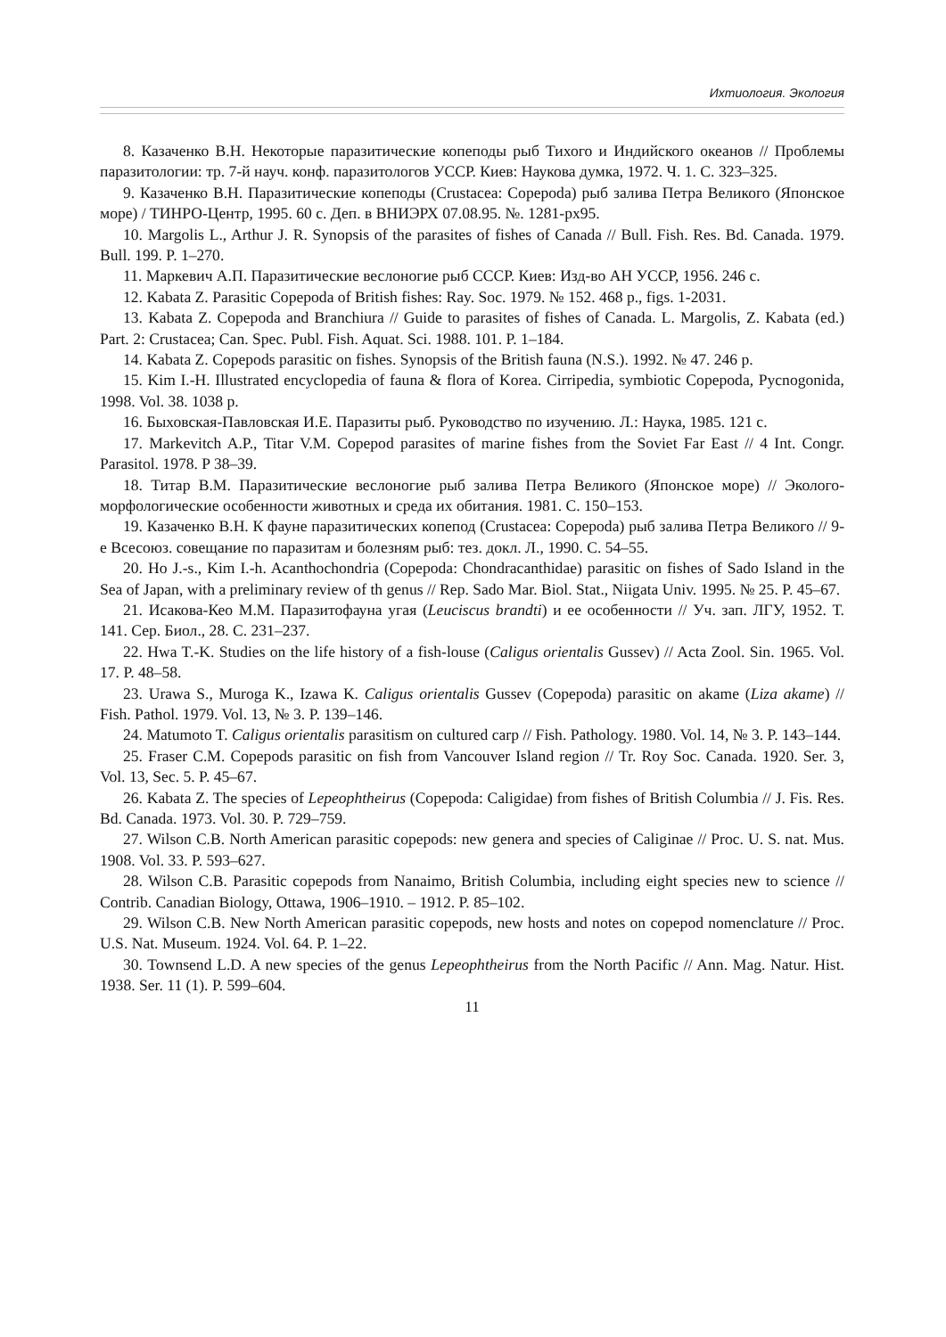Ихтиология. Экология
8. Казаченко В.Н. Некоторые паразитические копеподы рыб Тихого и Индийского океанов // Проблемы паразитологии: тр. 7-й науч. конф. паразитологов УССР. Киев: Наукова думка, 1972. Ч. 1. С. 323–325.
9. Казаченко В.Н. Паразитические копеподы (Crustacea: Copepoda) рыб залива Петра Великого (Японское море) / ТИНРО-Центр, 1995. 60 с. Деп. в ВНИЭРХ 07.08.95. №. 1281-рх95.
10. Margolis L., Arthur J. R. Synopsis of the parasites of fishes of Canada // Bull. Fish. Res. Bd. Canada. 1979. Bull. 199. P. 1–270.
11. Маркевич А.П. Паразитические веслоногие рыб СССР. Киев: Изд-во АН УССР, 1956. 246 с.
12. Kabata Z. Parasitic Copepoda of British fishes: Ray. Soc. 1979. № 152. 468 p., figs. 1-2031.
13. Kabata Z. Copepoda and Branchiura // Guide to parasites of fishes of Canada. L. Margolis, Z. Kabata (ed.) Part. 2: Crustacea; Can. Spec. Publ. Fish. Aquat. Sci. 1988. 101. P. 1–184.
14. Kabata Z. Copepods parasitic on fishes. Synopsis of the British fauna (N.S.). 1992. № 47. 246 p.
15. Kim I.-H. Illustrated encyclopedia of fauna & flora of Korea. Cirripedia, symbiotic Copepoda, Pycnogonida, 1998. Vol. 38. 1038 p.
16. Быховская-Павловская И.Е. Паразиты рыб. Руководство по изучению. Л.: Наука, 1985. 121 с.
17. Markevitch A.P., Titar V.M. Copepod parasites of marine fishes from the Soviet Far East // 4 Int. Congr. Parasitol. 1978. P 38–39.
18. Титар В.М. Паразитические веслоногие рыб залива Петра Великого (Японское море) // Эколого-морфологические особенности животных и среда их обитания. 1981. С. 150–153.
19. Казаченко В.Н. К фауне паразитических копепод (Crustacea: Copepoda) рыб залива Петра Великого // 9-е Всесоюз. совещание по паразитам и болезням рыб: тез. докл. Л., 1990. С. 54–55.
20. Ho J.-s., Kim I.-h. Acanthochondria (Copepoda: Chondracanthidae) parasitic on fishes of Sado Island in the Sea of Japan, with a preliminary review of th genus // Rep. Sado Mar. Biol. Stat., Niigata Univ. 1995. № 25. P. 45–67.
21. Исакова-Кео М.М. Паразитофауна угая (Leuciscus brandti) и ее особенности // Уч. зап. ЛГУ, 1952. Т. 141. Сер. Биол., 28. С. 231–237.
22. Hwa T.-K. Studies on the life history of a fish-louse (Caligus orientalis Gussev) // Acta Zool. Sin. 1965. Vol. 17. P. 48–58.
23. Urawa S., Muroga K., Izawa K. Caligus orientalis Gussev (Copepoda) parasitic on akame (Liza akame) // Fish. Pathol. 1979. Vol. 13, № 3. P. 139–146.
24. Matumoto T. Caligus orientalis parasitism on cultured carp // Fish. Pathology. 1980. Vol. 14, № 3. P. 143–144.
25. Fraser C.M. Copepods parasitic on fish from Vancouver Island region // Tr. Roy Soc. Canada. 1920. Ser. 3, Vol. 13, Sec. 5. P. 45–67.
26. Kabata Z. The species of Lepeophtheirus (Copepoda: Caligidae) from fishes of British Columbia // J. Fis. Res. Bd. Canada. 1973. Vol. 30. P. 729–759.
27. Wilson C.B. North American parasitic copepods: new genera and species of Caliginae // Proc. U. S. nat. Mus. 1908. Vol. 33. P. 593–627.
28. Wilson C.B. Parasitic copepods from Nanaimo, British Columbia, including eight species new to science // Contrib. Canadian Biology, Ottawa, 1906–1910. – 1912. P. 85–102.
29. Wilson C.B. New North American parasitic copepods, new hosts and notes on copepod nomenclature // Proc. U.S. Nat. Museum. 1924. Vol. 64. P. 1–22.
30. Townsend L.D. A new species of the genus Lepeophtheirus from the North Pacific // Ann. Mag. Natur. Hist. 1938. Ser. 11 (1). P. 599–604.
11